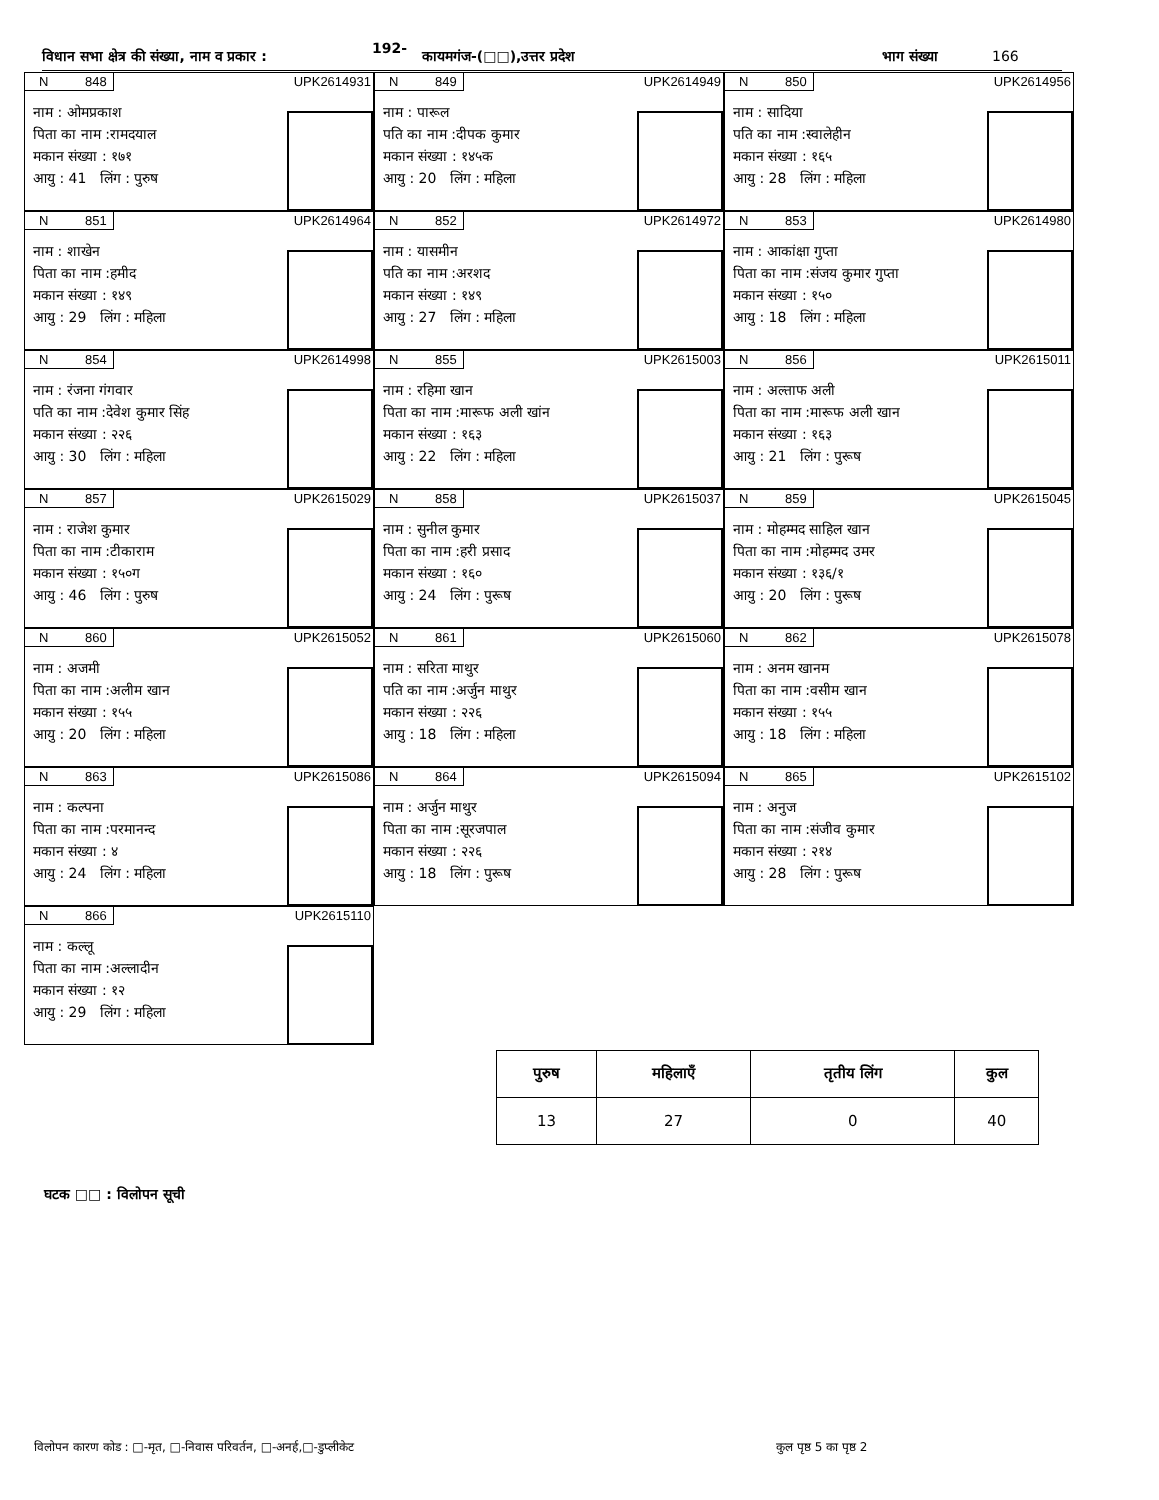विधान सभा क्षेत्र की संख्या, नाम व प्रकार : 192- कायमगंज-(□□),उत्तर प्रदेश भाग संख्या 166
N 848 UPK2614931
नाम : ओमप्रकाश
पिता का नाम :रामदयाल
मकान संख्या : १७१
आयु : 41 लिंग : पुरुष
N 849 UPK2614949
नाम : पारूल
पति का नाम :दीपक कुमार
मकान संख्या : १४५क
आयु : 20 लिंग : महिला
N 850 UPK2614956
नाम : सादिया
पति का नाम :स्वालेहीन
मकान संख्या : १६५
आयु : 28 लिंग : महिला
N 851 UPK2614964
नाम : शाखेन
पिता का नाम :हमीद
मकान संख्या : १४९
आयु : 29 लिंग : महिला
N 852 UPK2614972
नाम : यासमीन
पति का नाम :अरशद
मकान संख्या : १४९
आयु : 27 लिंग : महिला
N 853 UPK2614980
नाम : आकांक्षा गुप्ता
पिता का नाम :संजय कुमार गुप्ता
मकान संख्या : १५०
आयु : 18 लिंग : महिला
N 854 UPK2614998
नाम : रंजना गंगवार
पति का नाम :देवेश कुमार सिंह
मकान संख्या : २२६
आयु : 30 लिंग : महिला
N 855 UPK2615003
नाम : रहिमा खान
पिता का नाम :मारूफ अली खांन
मकान संख्या : १६३
आयु : 22 लिंग : महिला
N 856 UPK2615011
नाम : अल्ताफ अली
पिता का नाम :मारूफ अली खान
मकान संख्या : १६३
आयु : 21 लिंग : पुरूष
N 857 UPK2615029
नाम : राजेश कुमार
पिता का नाम :टीकाराम
मकान संख्या : १५०ग
आयु : 46 लिंग : पुरुष
N 858 UPK2615037
नाम : सुनील कुमार
पिता का नाम :हरी प्रसाद
मकान संख्या : १६०
आयु : 24 लिंग : पुरूष
N 859 UPK2615045
नाम : मोहम्मद साहिल खान
पिता का नाम :मोहम्मद उमर
मकान संख्या : १३६/१
आयु : 20 लिंग : पुरूष
N 860 UPK2615052
नाम : अजमी
पिता का नाम :अलीम खान
मकान संख्या : १५५
आयु : 20 लिंग : महिला
N 861 UPK2615060
नाम : सरिता माथुर
पति का नाम :अर्जुन माथुर
मकान संख्या : २२६
आयु : 18 लिंग : महिला
N 862 UPK2615078
नाम : अनम खानम
पिता का नाम :वसीम खान
मकान संख्या : १५५
आयु : 18 लिंग : महिला
N 863 UPK2615086
नाम : कल्पना
पिता का नाम :परमानन्द
मकान संख्या : ४
आयु : 24 लिंग : महिला
N 864 UPK2615094
नाम : अर्जुन माथुर
पिता का नाम :सूरजपाल
मकान संख्या : २२६
आयु : 18 लिंग : पुरूष
N 865 UPK2615102
नाम : अनुज
पिता का नाम :संजीव कुमार
मकान संख्या : २१४
आयु : 28 लिंग : पुरूष
N 866 UPK2615110
नाम : कल्लू
पिता का नाम :अल्लादीन
मकान संख्या : १२
आयु : 29 लिंग : महिला
| पुरुष | महिलाएँ | तृतीय लिंग | कुल |
| --- | --- | --- | --- |
| 13 | 27 | 0 | 40 |
घटक □□ : विलोपन सूची
विलोपन कारण कोड : □-मृत, □-निवास परिवर्तन, □-अनर्ह,□-डुप्लीकेट
कुल पृष्ठ 5 का पृष्ठ 2